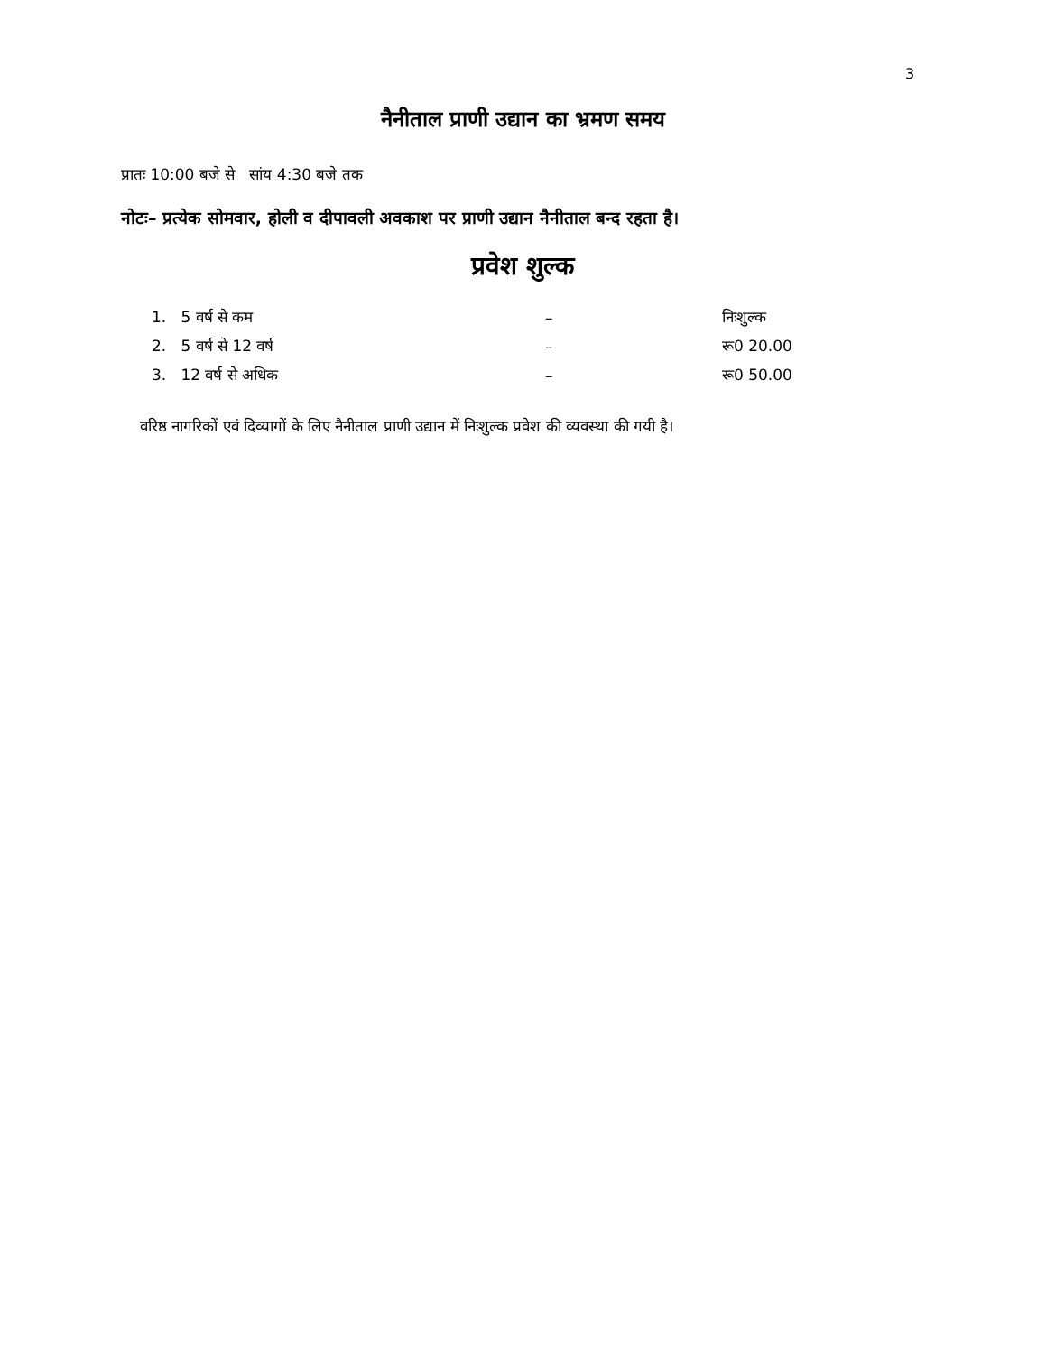3
नैनीताल प्राणी उद्यान का भ्रमण समय
प्रातः 10:00 बजे से सांय 4:30 बजे तक
नोटः– प्रत्येक सोमवार, होली व दीपावली अवकाश पर प्राणी उद्यान नैनीताल बन्द रहता है।
प्रवेश शुल्क
| 1. 5 वर्ष से कम | – | निःशुल्क |
| 2. 5 वर्ष से 12 वर्ष | – | रू0 20.00 |
| 3. 12 वर्ष से अधिक | – | रू0 50.00 |
वरिष्ठ नागरिकों एवं दिव्यागों के लिए नैनीताल प्राणी उद्यान में निःशुल्क प्रवेश की व्यवस्था की गयी है।